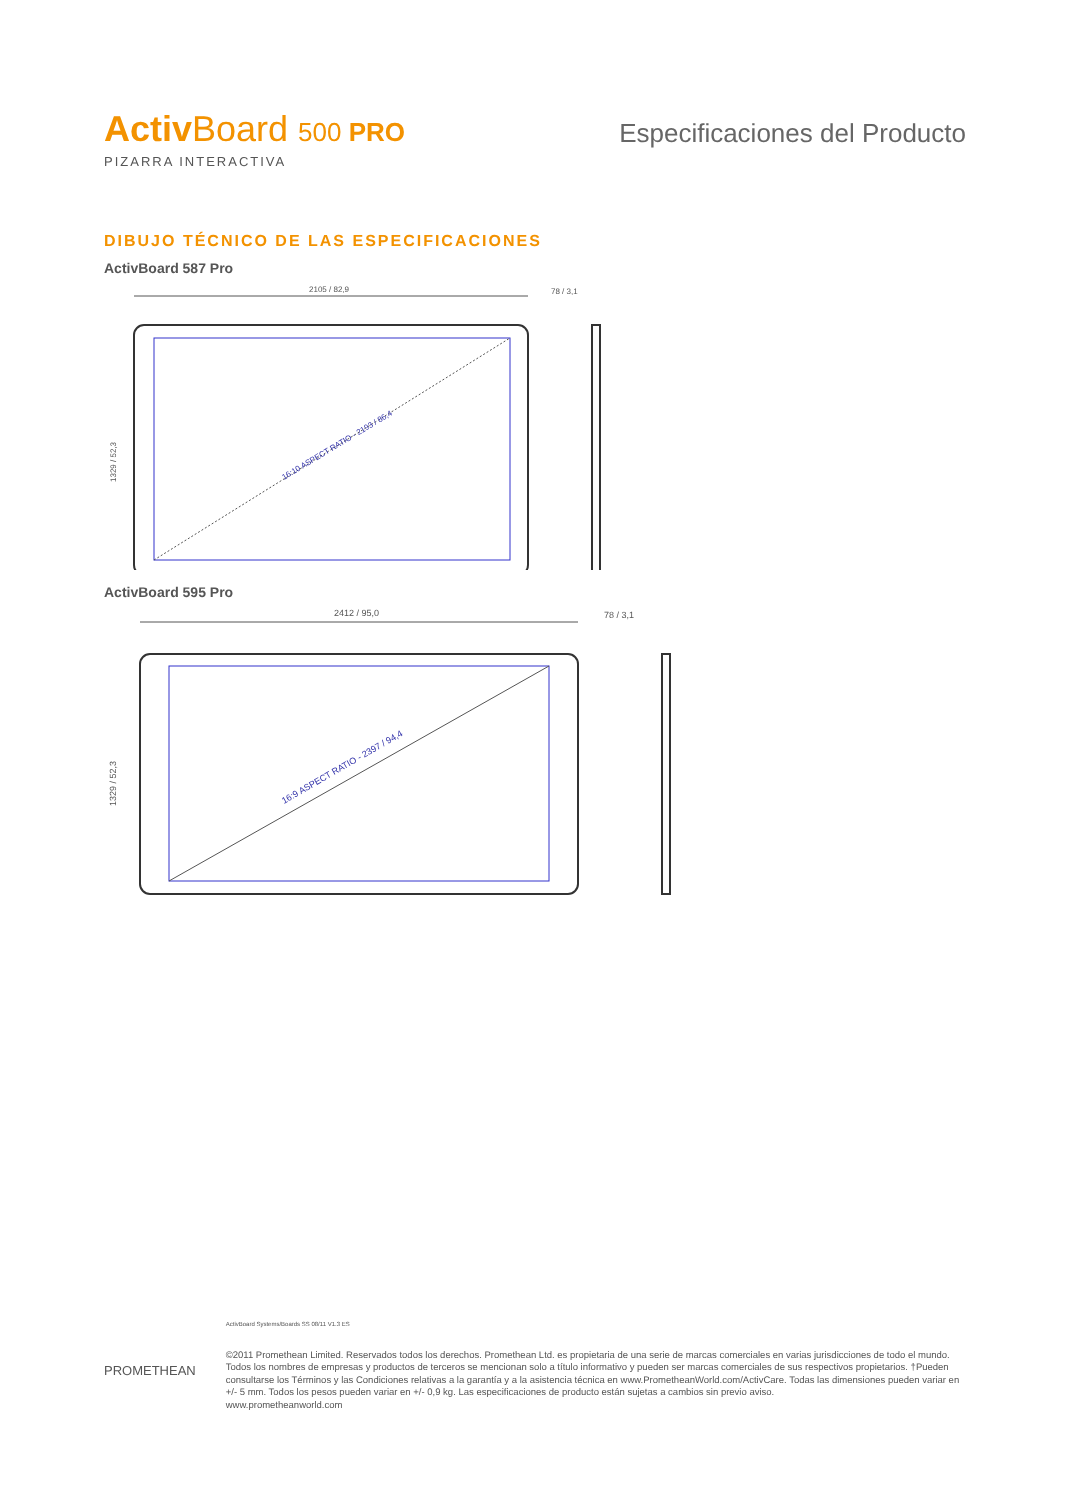Activ Board 500 PRO
PIZARRA INTERACTIVA
Especificaciones del Producto
DIBUJO TÉCNICO DE LAS ESPECIFICACIONES
ActivBoard 587 Pro
2105 / 82,9
78 / 3,1
16:10 ASPECT RATIO - 2193 / 86,4
1329 / 52,3
ActivBoard 595 Pro
2412 / 95,0
78 / 3,1
16:9 ASPECT RATIO - 2397 / 94,4
1329 / 52,3
PROMETHEAN
ActivBoard Systems/Boards SS 08/11 V1.3 ES
©2011 Promethean Limited. Reservados todos los derechos. Promethean Ltd. es propietaria de una serie de marcas comerciales en varias jurisdicciones de todo el mundo. Todos los nombres de empresas y productos de terceros se mencionan solo a título informativo y pueden ser marcas comerciales de sus respectivos propietarios. †Pueden consultarse los Términos y las Condiciones relativas a la garantía y a la asistencia técnica en www.PrometheanWorld.com/ActivCare. Todas las dimensiones pueden variar en +/- 5 mm. Todos los pesos pueden variar en +/- 0,9 kg. Las especificaciones de producto están sujetas a cambios sin previo aviso.
www.prometheanworld.com